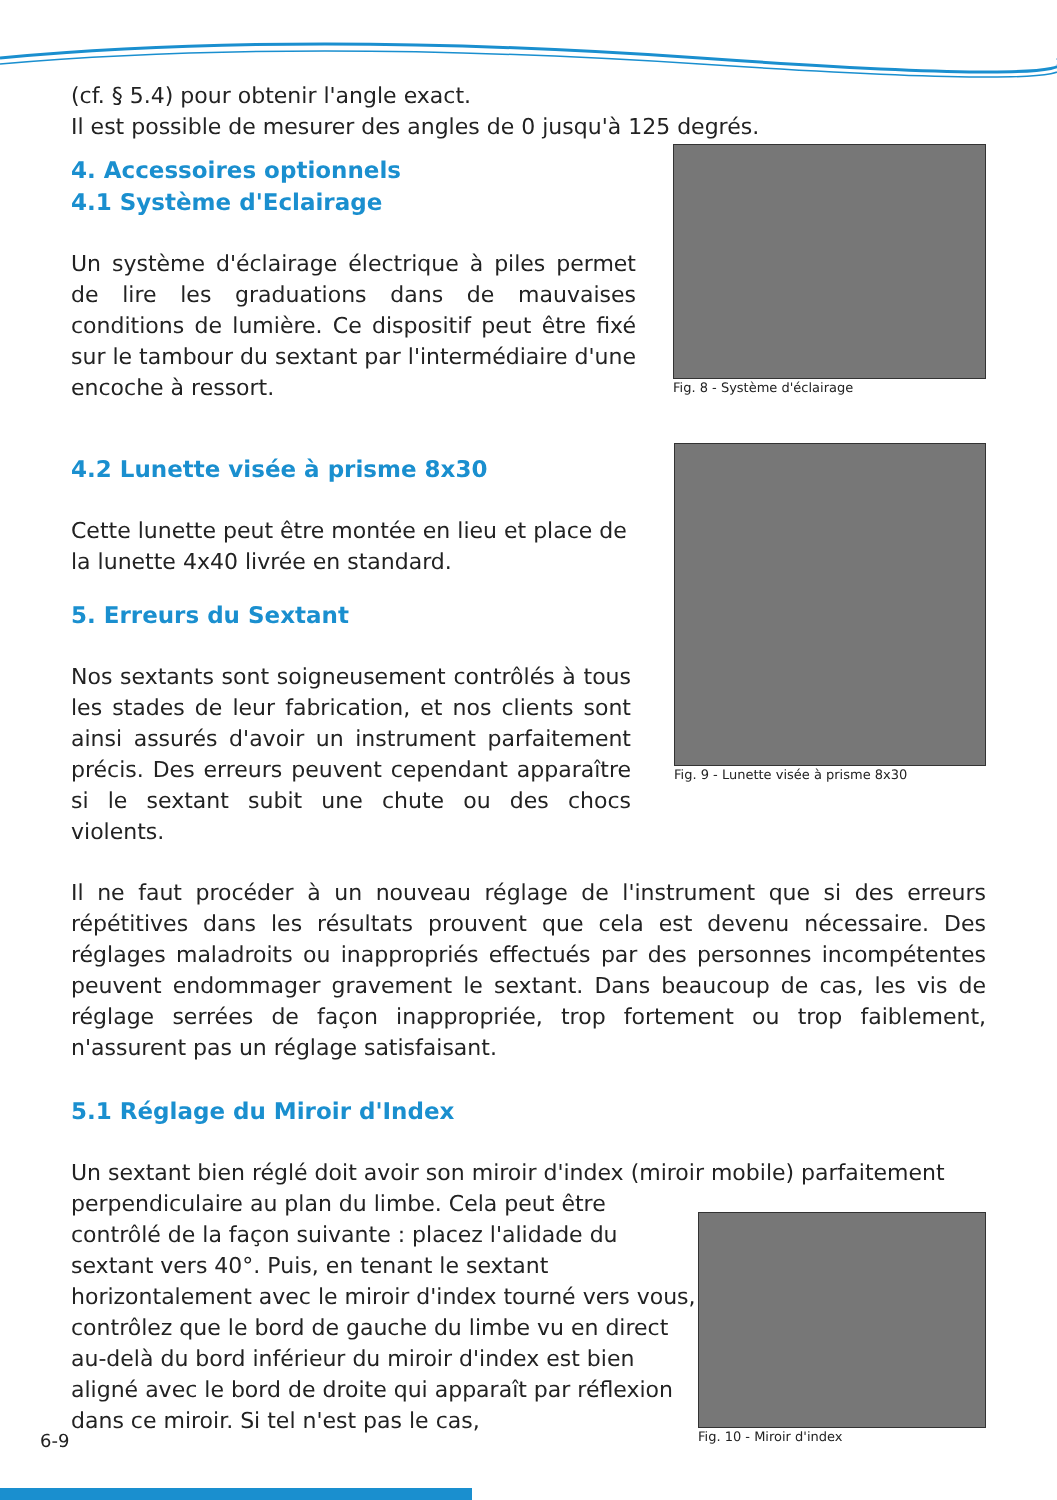(cf. § 5.4) pour obtenir l'angle exact.
Il est possible de mesurer des angles de 0 jusqu'à 125 degrés.
4. Accessoires optionnels
4.1 Système d'Eclairage
Un système d'éclairage électrique à piles permet de lire les graduations dans de mauvaises conditions de lumière. Ce dispositif peut être fixé sur le tambour du sextant par l'intermédiaire d'une encoche à ressort.
Fig. 8 - Système d'éclairage
4.2 Lunette visée à prisme 8x30
Cette lunette peut être montée en lieu et place de la lunette 4x40 livrée en standard.
5. Erreurs du Sextant
Nos sextants sont soigneusement contrôlés à tous les stades de leur fabrication, et nos clients sont ainsi assurés d'avoir un instrument parfaitement précis. Des erreurs peuvent cependant apparaître si le sextant subit une chute ou des chocs violents.
Fig. 9 - Lunette visée à prisme 8x30
Il ne faut procéder à un nouveau réglage de l'instrument que si des erreurs répétitives dans les résultats prouvent que cela est devenu nécessaire. Des réglages maladroits ou inappropriés effectués par des personnes incompétentes peuvent endommager gravement le sextant. Dans beaucoup de cas, les vis de réglage serrées de façon inappropriée, trop fortement ou trop faiblement, n'assurent pas un réglage satisfaisant.
5.1 Réglage du Miroir d'Index
Un sextant bien réglé doit avoir son miroir d'index (miroir mobile) parfaitement
perpendiculaire au plan du limbe. Cela peut être contrôlé de la façon suivante : placez l'alidade du sextant vers 40°. Puis, en tenant le sextant horizontalement avec le miroir d'index tourné vers vous, contrôlez que le bord de gauche du limbe vu en direct au-delà du bord inférieur du miroir d'index est bien aligné avec le bord de droite qui apparaît par réflexion dans ce miroir. Si tel n'est pas le cas,
Fig. 10 - Miroir d'index
6-9